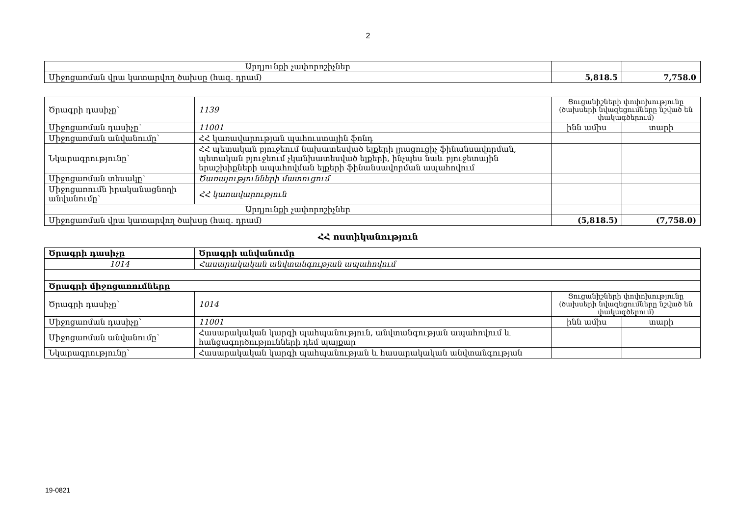2
| Արդյունքի չափորոշիչներ | | |
| Միջոցառման վրա կատարվող ծախսը (հազ. դրամ) | 5,818.5 | 7,758.0 |
| Ծրագրի դասիչը՝ | 1139 | Ցուցանիշների փոփոխությունը (ծախսերի նվազեցումները նշված են փակագծերում) | |
| Միջոցառման դասիչը՝ | 11001 | ինն ամիս | տարի |
| Միջոցառման անվանումը՝ | ՀՀ կառավարության պահուստային ֆոնդ | | |
| Նկարագրությունը՝ | ՀՀ պետական բյուջեում նախատեսված ելքերի լրացուցիչ ֆինանսավորման, պետական բյուջեում չկանխատեսված ելքերի, ինչպես նաև բյուջետային երաշխիքների ապահովման ելքերի ֆինանսավորման ապահովում | | |
| Միջոցառման տեսակը՝ | Ծառայությունների մատուցում | | |
| Միջոցառումն իրականացնողի անվանումը՝ | ՀՀ կառավարություն | | |
| Արդյունքի չափորոշիչներ | | | |
| Միջոցառման վրա կատարվող ծախսը (հազ. դրամ) | | (5,818.5) | (7,758.0) |
ՀՀ ոստիկանություն
| Ծրագրի դասիչը | Ծրագրի անվանումը | | |
| 1014 | Հասարակական անվտանգության ապահովում | | |
| Ծրագրի միջոցառումները | | | |
| Ծրագրի դասիչը՝ | 1014 | Ցուցանիշների փոփոխությունը (ծախսերի նվազեցումները նշված են փակագծերում) | |
| Միջոցառման դասիչը՝ | 11001 | ինն ամիս | տարի |
| Միջոցառման անվանումը՝ | Հասարակական կարգի պահպանություն, անվտանգության ապահովում և հանցագործությունների դեմ պայքար | | |
| Նկարագրությունը՝ | Հասարակական կարգի պահպանության և հասարակական անվտանգության | | |
19-0821